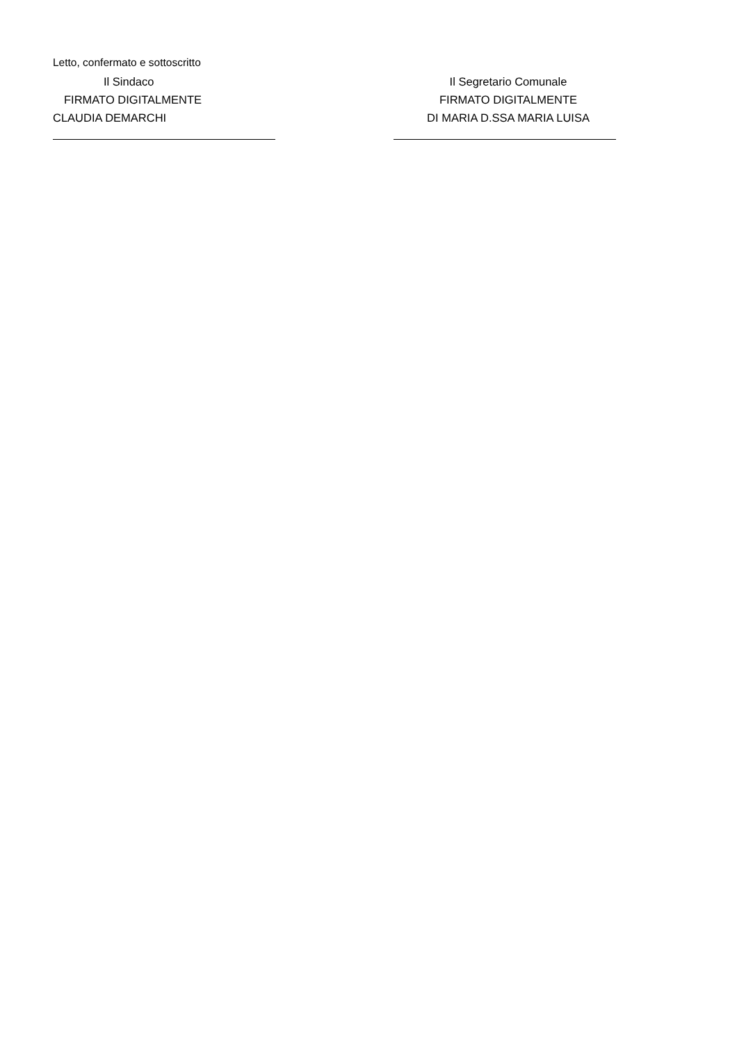Letto, confermato e sottoscritto
Il Sindaco
FIRMATO DIGITALMENTE
CLAUDIA DEMARCHI
Il Segretario Comunale
FIRMATO DIGITALMENTE
DI MARIA D.SSA MARIA LUISA